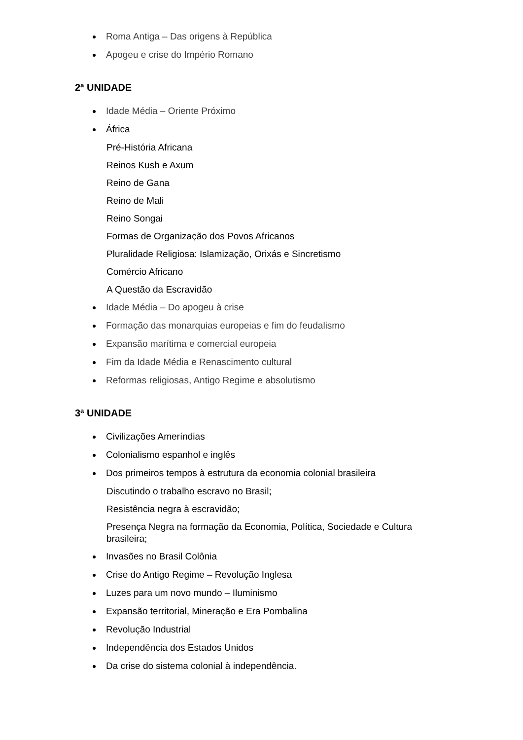Roma Antiga – Das origens à República
Apogeu e crise do Império Romano
2ª UNIDADE
Idade Média – Oriente Próximo
África
Pré-História Africana
Reinos Kush e Axum
Reino de Gana
Reino de Mali
Reino Songai
Formas de Organização dos Povos Africanos
Pluralidade Religiosa: Islamização, Orixás e Sincretismo
Comércio Africano
A Questão da Escravidão
Idade Média – Do apogeu à crise
Formação das monarquias europeias e fim do feudalismo
Expansão marítima e comercial europeia
Fim da Idade Média e Renascimento cultural
Reformas religiosas, Antigo Regime e absolutismo
3ª UNIDADE
Civilizações Ameríndias
Colonialismo espanhol e inglês
Dos primeiros tempos à estrutura da economia colonial brasileira
Discutindo o trabalho escravo no Brasil;
Resistência negra à escravidão;
Presença Negra na formação da Economia, Política, Sociedade e Cultura brasileira;
Invasões no Brasil Colônia
Crise do Antigo Regime – Revolução Inglesa
Luzes para um novo mundo – Iluminismo
Expansão territorial, Mineração e Era Pombalina
Revolução Industrial
Independência dos Estados Unidos
Da crise do sistema colonial à independência.